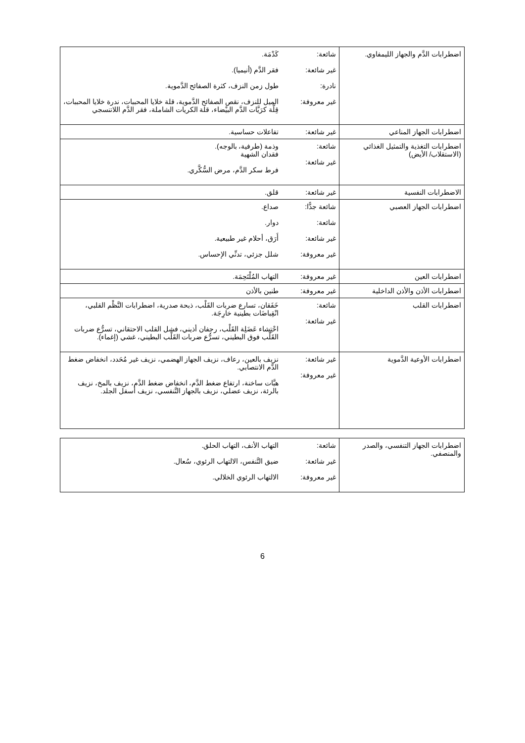| اضطرابات الدَّم والجهاز الليمفاوي. | شائعة: غير شائعة: نادرة: غير معروفة: | كَدْمَة. فقر الدَّم (أنيميا). طول زمن النزف، كثرة الصفائح الدَّموية. الميل للنزف، نقص الصفائح الدَّموية، قلة خلايا المحببات، ندرة خلايا المحببات، قِلَّة كرَيَّات الدَّم البيْضاء، قلة الكريات الشاملة، فقر الدَّم اللاتنسجي |
| اضطرابات الجهاز المناعي | غير شائعة: | تفاعلات حساسية. |
| اضطرابات التغذية والتمثيل الغذائي (الاستقلاب/ الأيض) | شائعة: غير شائعة: | وذمة (طرفية، بالوجه). فقدان الشهية فرط سكر الدَّم، مرض السُّكَّري. |
| الاضطرابات النفسية | غير شائعة: | قلق. |
| اضطرابات الجهاز العصبي | شائعة جدًّا: شائعة: غير شائعة: غير معروفة: | صداع. دوار. أَرَق، أحلام غير طبيعية. شلل جزئي، تدنِّي الإحساس. |
| اضطرابات العين | غير معروفة: | التهاب المُلْتَحِمَة. |
| اضطرابات الأذن والأذن الداخلية | غير معروفة: | طنين بالأذن |
| اضطرابات القلب | شائعة: غير شائعة: | خَفَقان، تسارع ضربات القَلْب، ذبحة صدرية، اضطرابات النَّظْم القلبي، انْقِباضَات بطينية خارِجَة. احْتِشاء عَضَلِة القَلْب، رجفان أذيني، فشل القلب الاحتقاني، تسرُّع ضربات القَلْب فوق البطيني، تسرُّع ضربات القَلْب البطيني، غشي (إغماء). |
| اضطرابات الأوعية الدَّموية | غير شائعة: غير معروفة: | نزيف بالعين، رعاف، نزيف الجهاز الهضمي، نزيف غير مُحَدد، انخفاض ضغط الدَّم الانتصابي. هبَّات ساخنة، ارتفاع ضغط الدَّم، انخفاض ضغط الدَّم، نزيف بالمخ، نزيف بالرئة، نزيف عضلي، نزيف بالجهاز التَّنفسي، نزيف أسفل الجلد. |
| اضطرابات الجهاز التنفسي، والصدر والمنصفي. | شائعة: غير شائعة: غير معروفة: | التهاب الأنف، التهاب الحلق. ضيق التَّنفس، الالتهاب الرئوي، سُعال. الالتهاب الرئوي الخلالي. |
6